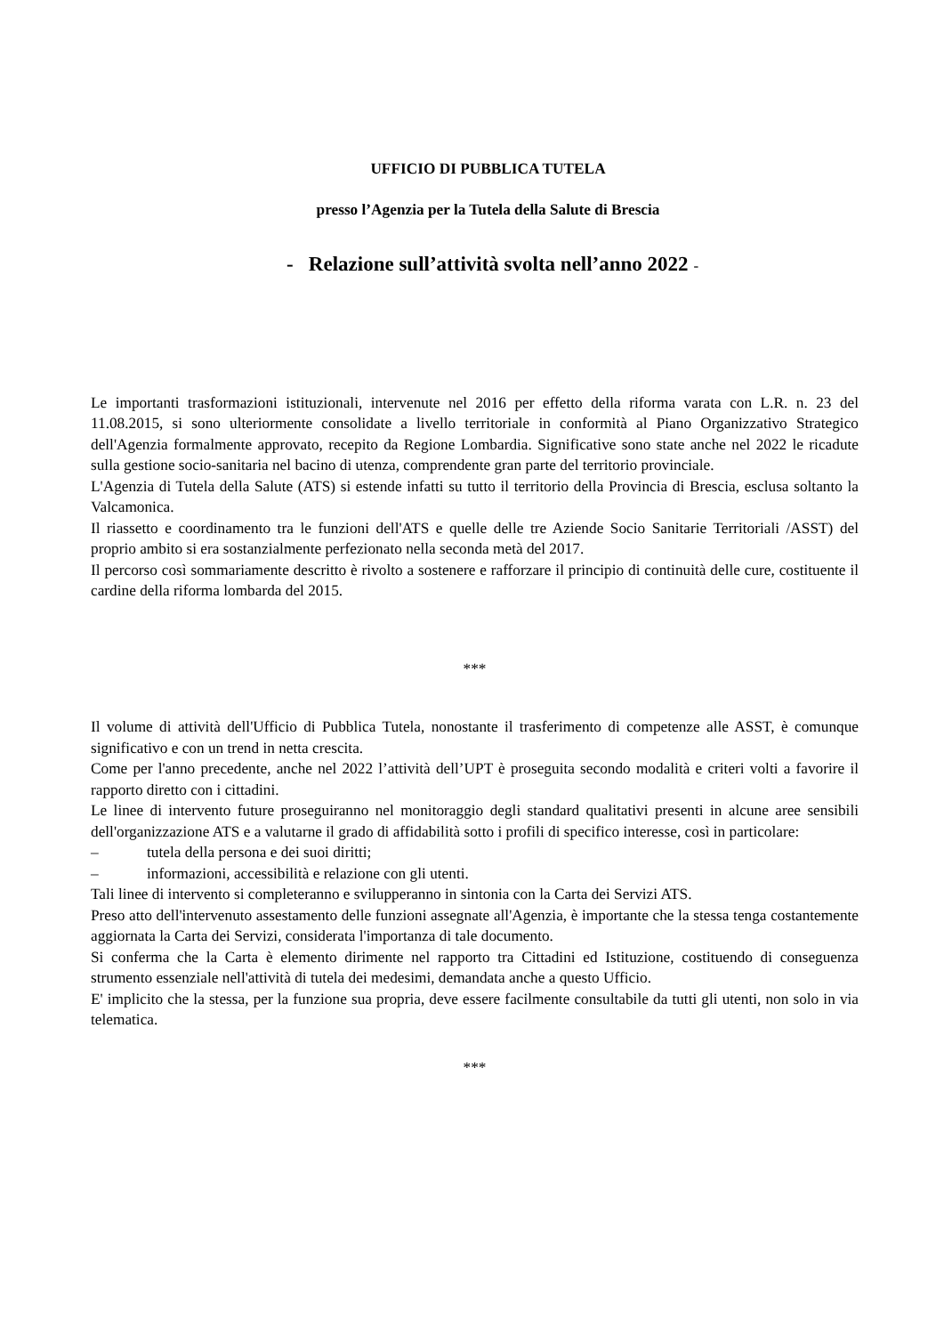UFFICIO DI PUBBLICA TUTELA
presso l’Agenzia per la Tutela della Salute di Brescia
- Relazione sull’attività svolta nell’anno 2022 -
Le importanti trasformazioni istituzionali, intervenute nel 2016 per effetto della riforma varata con L.R. n. 23 del 11.08.2015, si sono ulteriormente consolidate a livello territoriale in conformità al Piano Organizzativo Strategico dell'Agenzia formalmente approvato, recepito da Regione Lombardia. Significative sono state anche nel 2022 le ricadute sulla gestione socio-sanitaria nel bacino di utenza, comprendente gran parte del territorio provinciale.
L'Agenzia di Tutela della Salute (ATS) si estende infatti su tutto il territorio della Provincia di Brescia, esclusa soltanto la Valcamonica.
Il riassetto e coordinamento tra le funzioni dell'ATS e quelle delle tre Aziende Socio Sanitarie Territoriali /ASST) del proprio ambito si era sostanzialmente perfezionato nella seconda metà del 2017.
Il percorso così sommariamente descritto è rivolto a sostenere e rafforzare il principio di continuità delle cure, costituente il cardine della riforma lombarda del 2015.
***
Il volume di attività dell'Ufficio di Pubblica Tutela, nonostante il trasferimento di competenze alle ASST, è comunque significativo e con un trend in netta crescita.
Come per l'anno precedente, anche nel 2022 l’attività dell’UPT è proseguita secondo modalità e criteri volti a favorire il rapporto diretto con i cittadini.
Le linee di intervento future proseguiranno nel monitoraggio degli standard qualitativi presenti in alcune aree sensibili dell'organizzazione ATS e a valutarne il grado di affidabilità sotto i profili di specifico interesse, così in particolare:
– tutela della persona e dei suoi diritti;
– informazioni, accessibilità e relazione con gli utenti.
Tali linee di intervento si completeranno e svilupperanno in sintonia con la Carta dei Servizi ATS.
Preso atto dell'intervenuto assestamento delle funzioni assegnate all'Agenzia, è importante che la stessa tenga costantemente aggiornata la Carta dei Servizi, considerata l'importanza di tale documento.
Si conferma che la Carta è elemento dirimente nel rapporto tra Cittadini ed Istituzione, costituendo di conseguenza strumento essenziale nell'attività di tutela dei medesimi, demandata anche a questo Ufficio.
E' implicito che la stessa, per la funzione sua propria, deve essere facilmente consultabile da tutti gli utenti, non solo in via telematica.
***